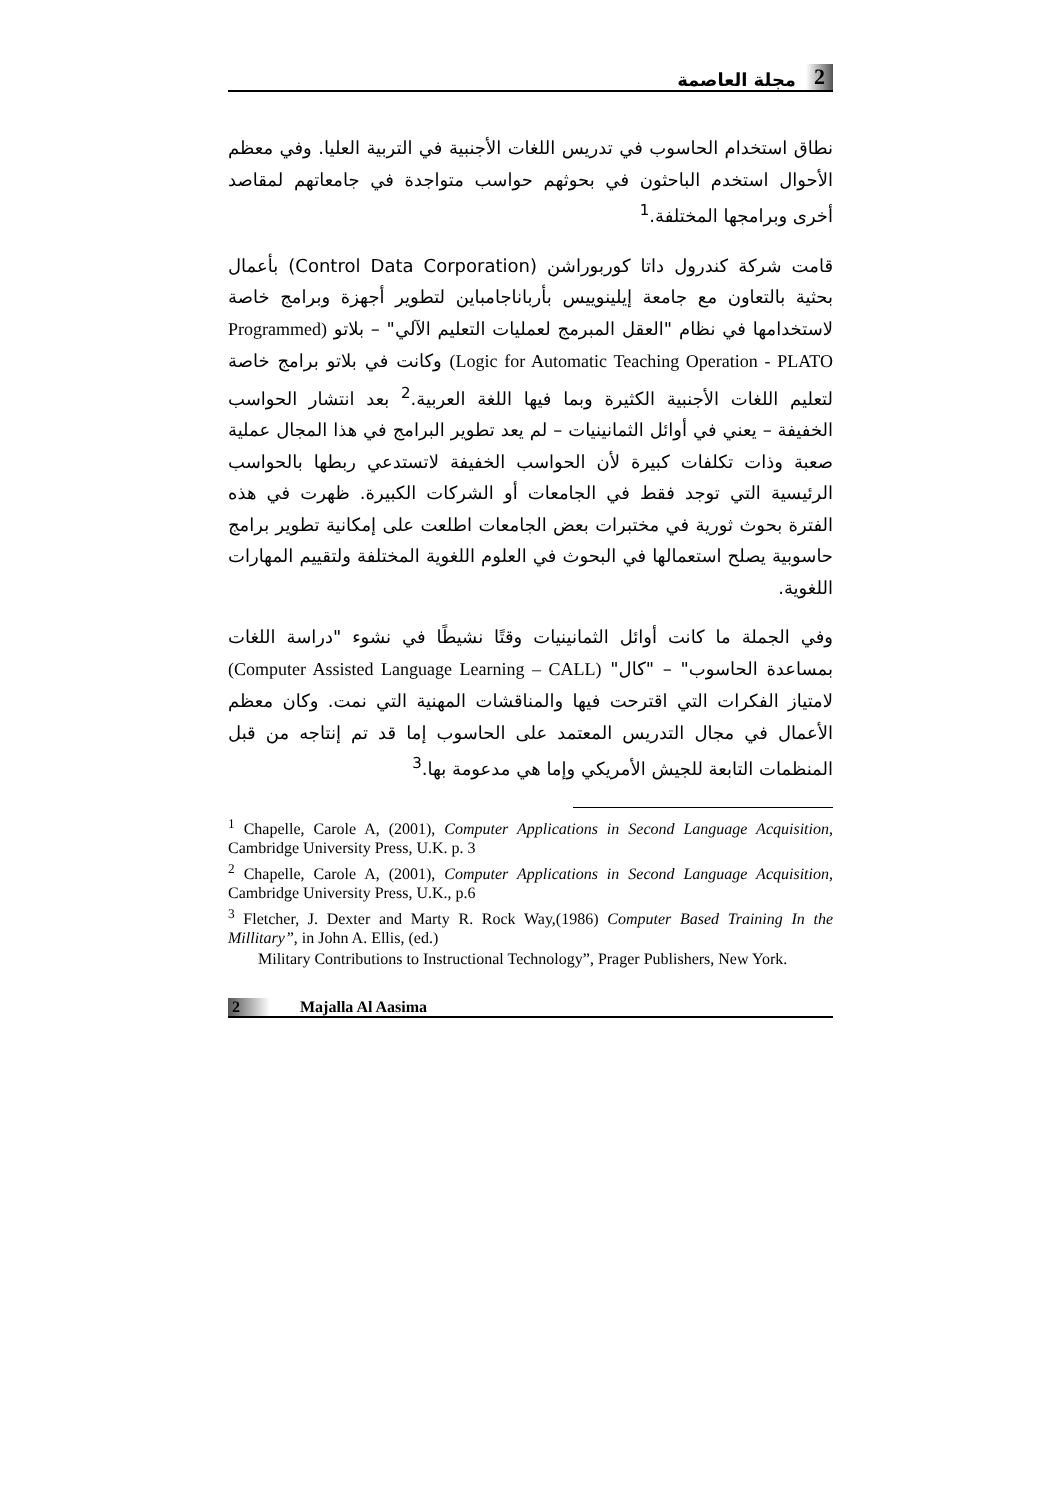2 مجلة العاصمة
نطاق استخدام الحاسوب في تدريس اللغات الأجنبية في التربية العليا. وفي معظم الأحوال استخدم الباحثون في بحوثهم حواسب متواجدة في جامعاتهم لمقاصد أخرى وبرامجها المختلفة.<sup>1</sup>
قامت شركة كندرول داتا كوربوراشن (Control Data Corporation) بأعمال بحثية بالتعاون مع جامعة إيلينوييس بأرباناجامباين لتطوير أجهزة وبرامج خاصة لاستخدامها في نظام "العقل المبرمج لعمليات التعليم الآلي" – بلاتو (Programmed Logic for Automatic Teaching Operation - PLATO) وكانت في بلاتو برامج خاصة لتعليم اللغات الأجنبية الكثيرة وبما فيها اللغة العربية.<sup>2</sup> بعد انتشار الحواسب الخفيفة – يعني في أوائل الثمانينيات – لم يعد تطوير البرامج في هذا المجال عملية صعبة وذات تكلفات كبيرة لأن الحواسب الخفيفة لاتستدعي ربطها بالحواسب الرئيسية التي توجد فقط في الجامعات أو الشركات الكبيرة. ظهرت في هذه الفترة بحوث ثورية في مختبرات بعض الجامعات اطلعت على إمكانية تطوير برامج حاسوبية يصلح استعمالها في البحوث في العلوم اللغوية المختلفة ولتقييم المهارات اللغوية.
وفي الجملة ما كانت أوائل الثمانينيات وقتًا نشيطًا في نشوء "دراسة اللغات بمساعدة الحاسوب" – "كال" (Computer Assisted Language Learning – CALL) لامتياز الفكرات التي اقترحت فيها والمناقشات المهنية التي نمت. وكان معظم الأعمال في مجال التدريس المعتمد على الحاسوب إما قد تم إنتاجه من قبل المنظمات التابعة للجيش الأمريكي وإما هي مدعومة بها.<sup>3</sup>
<sup>1</sup> Chapelle, Carole A, (2001), Computer Applications in Second Language Acquisition, Cambridge University Press, U.K. p. 3
<sup>2</sup> Chapelle, Carole A, (2001), Computer Applications in Second Language Acquisition, Cambridge University Press, U.K., p.6
<sup>3</sup> Fletcher, J. Dexter and Marty R. Rock Way,(1986) Computer Based Training In the Millitary”, in John A. Ellis, (ed.)
Military Contributions to Instructional Technology”, Prager Publishers, New York.
2 Majalla Al Aasima